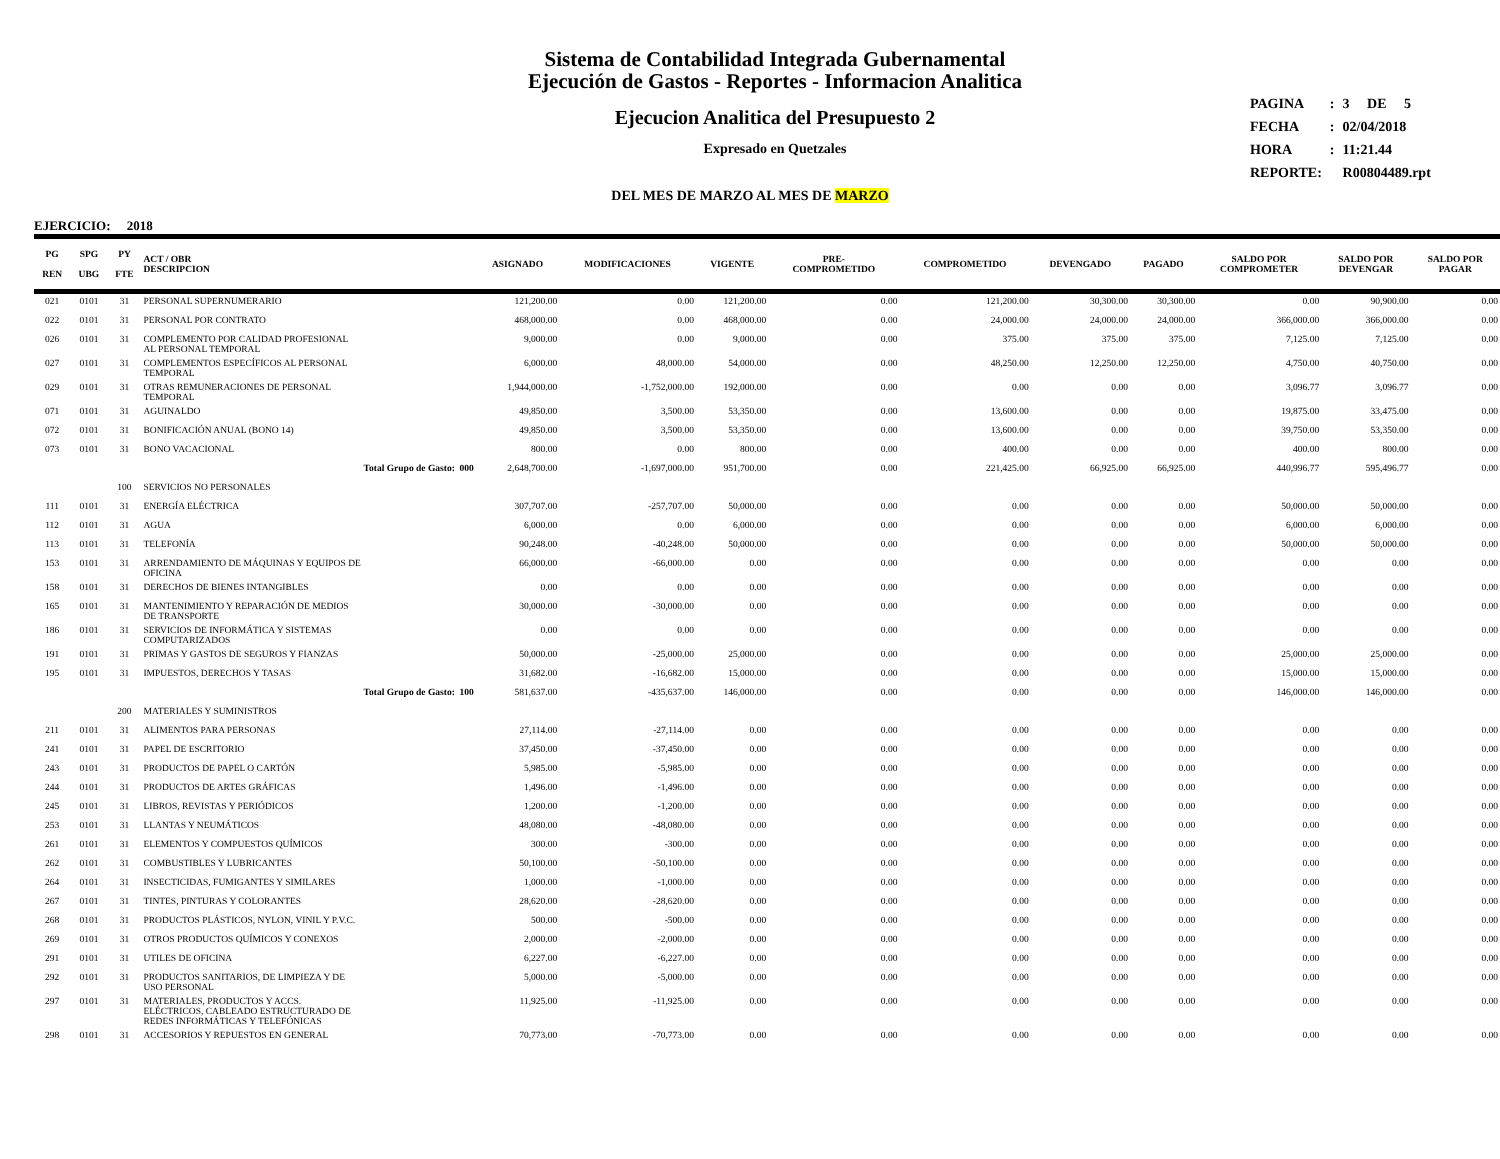Sistema de Contabilidad Integrada Gubernamental
Ejecución de Gastos - Reportes - Informacion Analitica
Ejecucion Analitica del Presupuesto 2
Expresado en Quetzales
| PAGINA | : | 3 DE 5 |
| FECHA | : | 02/04/2018 |
| HORA | : | 11:21.44 |
| REPORTE: | | R00804489.rpt |
DEL MES DE MARZO AL MES DE MARZO
EJERCICIO: 2018
| PG REN | SPG UBG | PY FTE | ACT / OBR DESCRIPCION | ASIGNADO | MODIFICACIONES | VIGENTE | PRE- COMPROMETIDO | COMPROMETIDO | DEVENGADO | PAGADO | SALDO POR COMPROMETER | SALDO POR DEVENGAR | SALDO POR PAGAR |
| --- | --- | --- | --- | --- | --- | --- | --- | --- | --- | --- | --- | --- | --- |
| 021 | 0101 | 31 | PERSONAL SUPERNUMERARIO | 121,200.00 | 0.00 | 121,200.00 | 0.00 | 121,200.00 | 30,300.00 | 30,300.00 | 0.00 | 90,900.00 | 0.00 |
| 022 | 0101 | 31 | PERSONAL POR CONTRATO | 468,000.00 | 0.00 | 468,000.00 | 0.00 | 24,000.00 | 24,000.00 | 24,000.00 | 366,000.00 | 366,000.00 | 0.00 |
| 026 | 0101 | 31 | COMPLEMENTO POR CALIDAD PROFESIONAL AL PERSONAL TEMPORAL | 9,000.00 | 0.00 | 9,000.00 | 0.00 | 375.00 | 375.00 | 375.00 | 7,125.00 | 7,125.00 | 0.00 |
| 027 | 0101 | 31 | COMPLEMENTOS ESPECÍFICOS AL PERSONAL TEMPORAL | 6,000.00 | 48,000.00 | 54,000.00 | 0.00 | 48,250.00 | 12,250.00 | 12,250.00 | 4,750.00 | 40,750.00 | 0.00 |
| 029 | 0101 | 31 | OTRAS REMUNERACIONES DE PERSONAL TEMPORAL | 1,944,000.00 | -1,752,000.00 | 192,000.00 | 0.00 | 0.00 | 0.00 | 0.00 | 3,096.77 | 3,096.77 | 0.00 |
| 071 | 0101 | 31 | AGUINALDO | 49,850.00 | 3,500.00 | 53,350.00 | 0.00 | 13,600.00 | 0.00 | 0.00 | 19,875.00 | 33,475.00 | 0.00 |
| 072 | 0101 | 31 | BONIFICACIÓN ANUAL (BONO 14) | 49,850.00 | 3,500.00 | 53,350.00 | 0.00 | 13,600.00 | 0.00 | 0.00 | 39,750.00 | 53,350.00 | 0.00 |
| 073 | 0101 | 31 | BONO VACACIONAL | 800.00 | 0.00 | 800.00 | 0.00 | 400.00 | 0.00 | 0.00 | 400.00 | 800.00 | 0.00 |
| | | | Total Grupo de Gasto: 000 | 2,648,700.00 | -1,697,000.00 | 951,700.00 | 0.00 | 221,425.00 | 66,925.00 | 66,925.00 | 440,996.77 | 595,496.77 | 0.00 |
| | | 100 | SERVICIOS NO PERSONALES | | | | | | | | | | |
| 111 | 0101 | 31 | ENERGÍA ELÉCTRICA | 307,707.00 | -257,707.00 | 50,000.00 | 0.00 | 0.00 | 0.00 | 0.00 | 50,000.00 | 50,000.00 | 0.00 |
| 112 | 0101 | 31 | AGUA | 6,000.00 | 0.00 | 6,000.00 | 0.00 | 0.00 | 0.00 | 0.00 | 6,000.00 | 6,000.00 | 0.00 |
| 113 | 0101 | 31 | TELEFONÍA | 90,248.00 | -40,248.00 | 50,000.00 | 0.00 | 0.00 | 0.00 | 0.00 | 50,000.00 | 50,000.00 | 0.00 |
| 153 | 0101 | 31 | ARRENDAMIENTO DE MÁQUINAS Y EQUIPOS DE OFICINA | 66,000.00 | -66,000.00 | 0.00 | 0.00 | 0.00 | 0.00 | 0.00 | 0.00 | 0.00 | 0.00 |
| 158 | 0101 | 31 | DERECHOS DE BIENES INTANGIBLES | 0.00 | 0.00 | 0.00 | 0.00 | 0.00 | 0.00 | 0.00 | 0.00 | 0.00 | 0.00 |
| 165 | 0101 | 31 | MANTENIMIENTO Y REPARACIÓN DE MEDIOS DE TRANSPORTE | 30,000.00 | -30,000.00 | 0.00 | 0.00 | 0.00 | 0.00 | 0.00 | 0.00 | 0.00 | 0.00 |
| 186 | 0101 | 31 | SERVICIOS DE INFORMÁTICA Y SISTEMAS COMPUTARIZADOS | 0.00 | 0.00 | 0.00 | 0.00 | 0.00 | 0.00 | 0.00 | 0.00 | 0.00 | 0.00 |
| 191 | 0101 | 31 | PRIMAS Y GASTOS DE SEGUROS Y FIANZAS | 50,000.00 | -25,000.00 | 25,000.00 | 0.00 | 0.00 | 0.00 | 0.00 | 25,000.00 | 25,000.00 | 0.00 |
| 195 | 0101 | 31 | IMPUESTOS, DERECHOS Y TASAS | 31,682.00 | -16,682.00 | 15,000.00 | 0.00 | 0.00 | 0.00 | 0.00 | 15,000.00 | 15,000.00 | 0.00 |
| | | | Total Grupo de Gasto: 100 | 581,637.00 | -435,637.00 | 146,000.00 | 0.00 | 0.00 | 0.00 | 0.00 | 146,000.00 | 146,000.00 | 0.00 |
| | | 200 | MATERIALES Y SUMINISTROS | | | | | | | | | | |
| 211 | 0101 | 31 | ALIMENTOS PARA PERSONAS | 27,114.00 | -27,114.00 | 0.00 | 0.00 | 0.00 | 0.00 | 0.00 | 0.00 | 0.00 | 0.00 |
| 241 | 0101 | 31 | PAPEL DE ESCRITORIO | 37,450.00 | -37,450.00 | 0.00 | 0.00 | 0.00 | 0.00 | 0.00 | 0.00 | 0.00 | 0.00 |
| 243 | 0101 | 31 | PRODUCTOS DE PAPEL O CARTÓN | 5,985.00 | -5,985.00 | 0.00 | 0.00 | 0.00 | 0.00 | 0.00 | 0.00 | 0.00 | 0.00 |
| 244 | 0101 | 31 | PRODUCTOS DE ARTES GRÁFICAS | 1,496.00 | -1,496.00 | 0.00 | 0.00 | 0.00 | 0.00 | 0.00 | 0.00 | 0.00 | 0.00 |
| 245 | 0101 | 31 | LIBROS, REVISTAS Y PERIÓDICOS | 1,200.00 | -1,200.00 | 0.00 | 0.00 | 0.00 | 0.00 | 0.00 | 0.00 | 0.00 | 0.00 |
| 253 | 0101 | 31 | LLANTAS Y NEUMÁTICOS | 48,080.00 | -48,080.00 | 0.00 | 0.00 | 0.00 | 0.00 | 0.00 | 0.00 | 0.00 | 0.00 |
| 261 | 0101 | 31 | ELEMENTOS Y COMPUESTOS QUÍMICOS | 300.00 | -300.00 | 0.00 | 0.00 | 0.00 | 0.00 | 0.00 | 0.00 | 0.00 | 0.00 |
| 262 | 0101 | 31 | COMBUSTIBLES Y LUBRICANTES | 50,100.00 | -50,100.00 | 0.00 | 0.00 | 0.00 | 0.00 | 0.00 | 0.00 | 0.00 | 0.00 |
| 264 | 0101 | 31 | INSECTICIDAS, FUMIGANTES Y SIMILARES | 1,000.00 | -1,000.00 | 0.00 | 0.00 | 0.00 | 0.00 | 0.00 | 0.00 | 0.00 | 0.00 |
| 267 | 0101 | 31 | TINTES, PINTURAS Y COLORANTES | 28,620.00 | -28,620.00 | 0.00 | 0.00 | 0.00 | 0.00 | 0.00 | 0.00 | 0.00 | 0.00 |
| 268 | 0101 | 31 | PRODUCTOS PLÁSTICOS, NYLON, VINIL Y P.V.C. | 500.00 | -500.00 | 0.00 | 0.00 | 0.00 | 0.00 | 0.00 | 0.00 | 0.00 | 0.00 |
| 269 | 0101 | 31 | OTROS PRODUCTOS QUÍMICOS Y CONEXOS | 2,000.00 | -2,000.00 | 0.00 | 0.00 | 0.00 | 0.00 | 0.00 | 0.00 | 0.00 | 0.00 |
| 291 | 0101 | 31 | UTILES DE OFICINA | 6,227.00 | -6,227.00 | 0.00 | 0.00 | 0.00 | 0.00 | 0.00 | 0.00 | 0.00 | 0.00 |
| 292 | 0101 | 31 | PRODUCTOS SANITARIOS, DE LIMPIEZA Y DE USO PERSONAL | 5,000.00 | -5,000.00 | 0.00 | 0.00 | 0.00 | 0.00 | 0.00 | 0.00 | 0.00 | 0.00 |
| 297 | 0101 | 31 | MATERIALES, PRODUCTOS Y ACCS. ELÉCTRICOS, CABLEADO ESTRUCTURADO DE REDES INFORMÁTICAS Y TELEFÓNICAS | 11,925.00 | -11,925.00 | 0.00 | 0.00 | 0.00 | 0.00 | 0.00 | 0.00 | 0.00 | 0.00 |
| 298 | 0101 | 31 | ACCESORIOS Y REPUESTOS EN GENERAL | 70,773.00 | -70,773.00 | 0.00 | 0.00 | 0.00 | 0.00 | 0.00 | 0.00 | 0.00 | 0.00 |